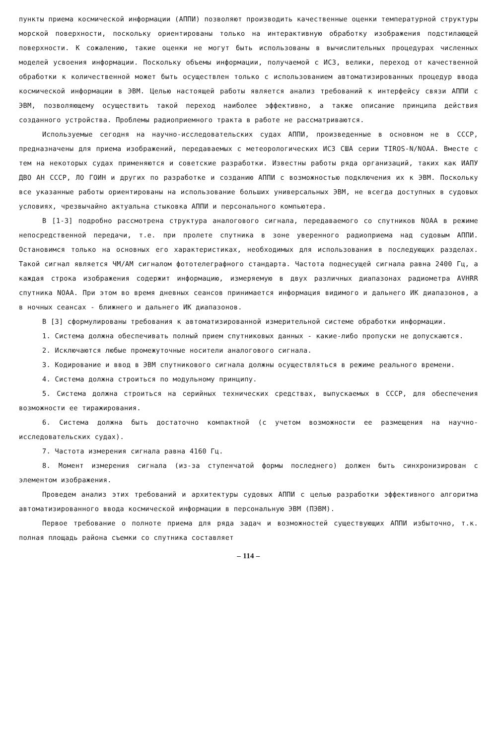пункты приема космической информации (АППИ) позволяют производить качественные оценки температурной структуры морской поверхности, поскольку ориентированы только на интерактивную обработку изображения подстилающей поверхности. К сожалению, такие оценки не могут быть использованы в вычислительных процедурах численных моделей усвоения информации. Поскольку объемы информации, получаемой с ИСЗ, велики, переход от качественной обработки к количественной может быть осуществлен только с использованием автоматизированных процедур ввода космической информации в ЭВМ. Целью настоящей работы является анализ требований к интерфейсу связи АППИ с ЭВМ, позволяющему осуществить такой переход наиболее эффективно, а также описание принципа действия созданного устройства. Проблемы радиоприемного тракта в работе не рассматриваются.
Используемые сегодня на научно-исследовательских судах АППИ, произведенные в основном не в СССР, предназначены для приема изображений, передаваемых с метеорологических ИСЗ США серии TIROS-N/NOAA. Вместе с тем на некоторых судах применяются и советские разработки. Известны работы ряда организаций, таких как ИАПУ ДВО АН СССР, ЛО ГОИН и других по разработке и созданию АППИ с возможностью подключения их к ЭВМ. Поскольку все указанные работы ориентированы на использование больших универсальных ЭВМ, не всегда доступных в судовых условиях, чрезвычайно актуальна стыковка АППИ и персонального компьютера.
В [1-3] подробно рассмотрена структура аналогового сигнала, передаваемого со спутников NOAA в режиме непосредственной передачи, т.е. при пролете спутника в зоне уверенного радиоприема над судовым АППИ. Остановимся только на основных его характеристиках, необходимых для использования в последующих разделах. Такой сигнал является ЧМ/АМ сигналом фототелеграфного стандарта. Частота поднесущей сигнала равна 2400 Гц, а каждая строка изображения содержит информацию, измеряемую в двух различных диапазонах радиометра AVHRR спутника NOAA. При этом во время дневных сеансов принимается информация видимого и дальнего ИК диапазонов, а в ночных сеансах - ближнего и дальнего ИК диапазонов.
В [3] сформулированы требования к автоматизированной измерительной системе обработки информации.
1. Система должна обеспечивать полный прием спутниковых данных - какие-либо пропуски не допускаются.
2. Исключаются любые промежуточные носители аналогового сигнала.
3. Кодирование и ввод в ЭВМ спутникового сигнала должны осуществляться в режиме реального времени.
4. Система должна строиться по модульному принципу.
5. Система должна строиться на серийных технических средствах, выпускаемых в СССР, для обеспечения возможности ее тиражирования.
6. Система должна быть достаточно компактной (с учетом возможности ее размещения на научно-исследовательских судах).
7. Частота измерения сигнала равна 4160 Гц.
8. Момент измерения сигнала (из-за ступенчатой формы последнего) должен быть синхронизирован с элементом изображения.
Проведем анализ этих требований и архитектуры судовых АППИ с целью разработки эффективного алгоритма автоматизированного ввода космической информации в персональную ЭВМ (ПЭВМ).
Первое требование о полноте приема для ряда задач и возможностей существующих АППИ избыточно, т.к. полная площадь района съемки со спутника составляет
– 114 –